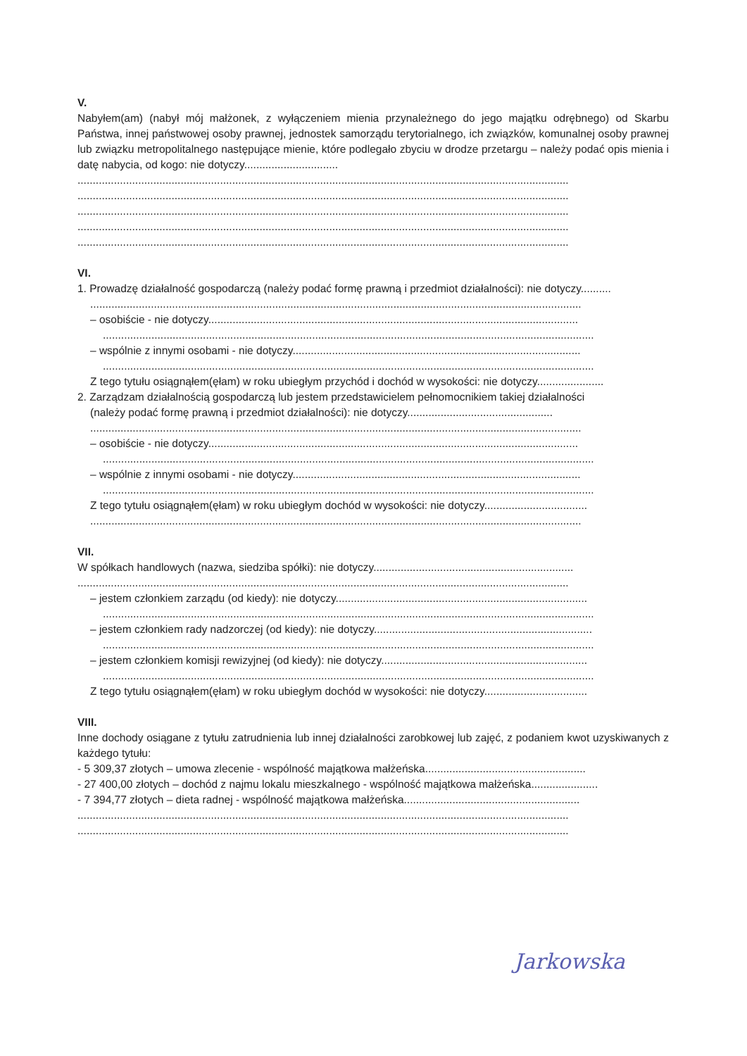V.
Nabyłem(am) (nabył mój małżonek, z wyłączeniem mienia przynależnego do jego majątku odrębnego) od Skarbu Państwa, innej państwowej osoby prawnej, jednostek samorządu terytorialnego, ich związków, komunalnej osoby prawnej lub związku metropolitalnego następujące mienie, które podlegało zbyciu w drodze przetargu – należy podać opis mienia i datę nabycia, od kogo: nie dotyczy...............................
..................................................................................................................................................................
..................................................................................................................................................................
..................................................................................................................................................................
..................................................................................................................................................................
..................................................................................................................................................................
VI.
1. Prowadzę działalność gospodarczą (należy podać formę prawną i przedmiot działalności): nie dotyczy..........
..................................................................................................................................................................
– osobiście - nie dotyczy..........................................................................................................................
..................................................................................................................................................................
– wspólnie z innymi osobami - nie dotyczy...............................................................................................
..................................................................................................................................................................
Z tego tytułu osiągnąłem(ęłam) w roku ubiegłym przychód i dochód w wysokości: nie dotyczy......................
2. Zarządzam działalnością gospodarczą lub jestem przedstawicielem pełnomocnikiem takiej działalności
(należy podać formę prawną i przedmiot działalności): nie dotyczy................................................
..................................................................................................................................................................
– osobiście - nie dotyczy..........................................................................................................................
..................................................................................................................................................................
– wspólnie z innymi osobami - nie dotyczy...............................................................................................
..................................................................................................................................................................
Z tego tytułu osiągnąłem(ęłam) w roku ubiegłym dochód w wysokości: nie dotyczy..................................
..................................................................................................................................................................
VII.
W spółkach handlowych (nazwa, siedziba spółki): nie dotyczy..................................................................
..................................................................................................................................................................
– jestem członkiem zarządu (od kiedy): nie dotyczy...................................................................................
..................................................................................................................................................................
– jestem członkiem rady nadzorczej (od kiedy): nie dotyczy........................................................................
..................................................................................................................................................................
– jestem członkiem komisji rewizyjnej (od kiedy): nie dotyczy....................................................................
..................................................................................................................................................................
Z tego tytułu osiągnąłem(ęłam) w roku ubiegłym dochód w wysokości: nie dotyczy..................................
VIII.
Inne dochody osiągane z tytułu zatrudnienia lub innej działalności zarobkowej lub zajęć, z podaniem kwot uzyskiwanych z każdego tytułu:
- 5 309,37 złotych – umowa zlecenie - wspólność majątkowa małżeńska.....................................................
- 27 400,00 złotych – dochód z najmu lokalu mieszkalnego - wspólność majątkowa małżeńska......................
- 7 394,77 złotych – dieta radnej - wspólność majątkowa małżeńska..........................................................
..................................................................................................................................................................
..................................................................................................................................................................
Jarkowska